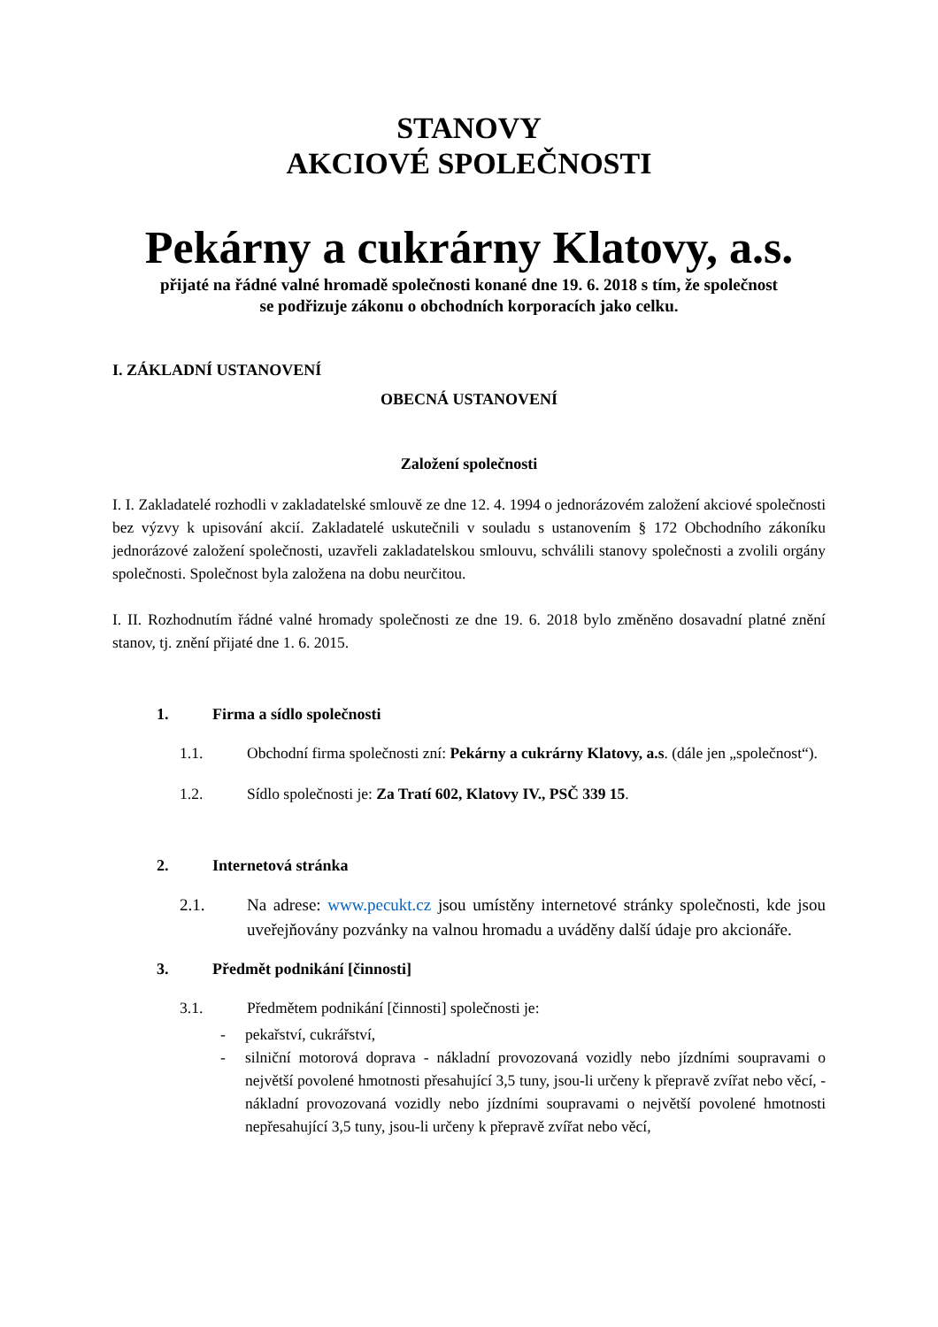STANOVY
AKCIOVÉ SPOLEČNOSTI
Pekárny a cukrárny Klatovy, a.s.
přijaté na řádné valné hromadě společnosti konané dne 19. 6. 2018 s tím, že společnost
se podřizuje zákonu o obchodních korporacích jako celku.
I. ZÁKLADNÍ USTANOVENÍ
OBECNÁ USTANOVENÍ
Založení společnosti
I. I. Zakladatelé rozhodli v zakladatelské smlouvě ze dne 12. 4. 1994 o jednorázovém založení akciové společnosti bez výzvy k upisování akcií. Zakladatelé uskutečnili v souladu s ustanovením § 172 Obchodního zákoníku jednorázové založení společnosti, uzavřeli zakladatelskou smlouvu, schválili stanovy společnosti a zvolili orgány společnosti. Společnost byla založena na dobu neurčitou.
I. II. Rozhodnutím řádné valné hromady společnosti ze dne 19. 6. 2018 bylo změněno dosavadní platné znění stanov, tj. znění přijaté dne 1. 6. 2015.
1. Firma a sídlo společnosti
1.1. Obchodní firma společnosti zní: Pekárny a cukrárny Klatovy, a.s. (dále jen „společnost“).
1.2. Sídlo společnosti je: Za Tratí 602, Klatovy IV., PSČ 339 15.
2. Internetová stránka
2.1. Na adrese: www.pecukt.cz jsou umístěny internetové stránky společnosti, kde jsou uveřejňovány pozvánky na valnou hromadu a uváděny další údaje pro akcionáře.
3. Předmět podnikání [činnosti]
3.1. Předmětem podnikání [činnosti] společnosti je:
- pekařství, cukrářství,
- silniční motorová doprava - nákladní provozovaná vozidly nebo jízdními soupravami o největší povolené hmotnosti přesahující 3,5 tuny, jsou-li určeny k přepravě zvířat nebo věcí, - nákladní provozovaná vozidly nebo jízdními soupravami o největší povolené hmotnosti nepřesahující 3,5 tuny, jsou-li určeny k přepravě zvířat nebo věcí,